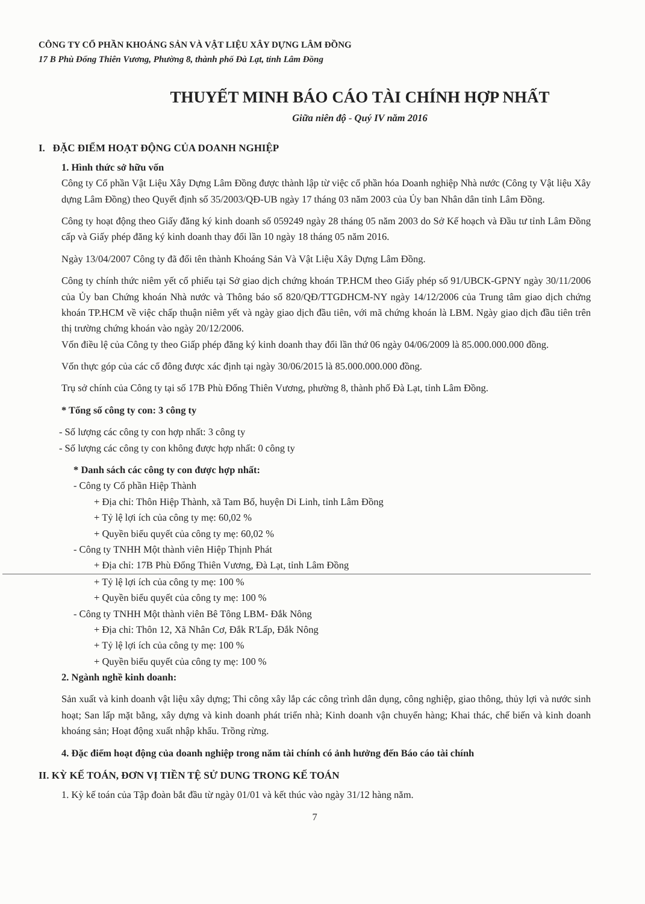CÔNG TY CỔ PHẦN KHOÁNG SẢN VÀ VẬT LIỆU XÂY DỰNG LÂM ĐỒNG
17 B Phù Đổng Thiên Vương, Phường 8, thành phố Đà Lạt, tỉnh Lâm Đồng
THUYẾT MINH BÁO CÁO TÀI CHÍNH HỢP NHẤT
Giữa niên độ - Quý IV năm 2016
I. ĐẶC ĐIỂM HOẠT ĐỘNG CỦA DOANH NGHIỆP
1. Hình thức sở hữu vốn
Công ty Cổ phần Vật Liệu Xây Dựng Lâm Đồng được thành lập từ việc cổ phần hóa Doanh nghiệp Nhà nước (Công ty Vật liệu Xây dựng Lâm Đồng) theo Quyết định số 35/2003/QĐ-UB ngày 17 tháng 03 năm 2003 của Ủy ban Nhân dân tỉnh Lâm Đồng.
Công ty hoạt động theo Giấy đăng ký kinh doanh số 059249 ngày 28 tháng 05 năm 2003 do Sở Kế hoạch và Đầu tư tỉnh Lâm Đồng cấp và Giấy phép đăng ký kinh doanh thay đổi lần 10 ngày 18 tháng 05 năm 2016.
Ngày 13/04/2007 Công ty đã đổi tên thành Khoáng Sản Và Vật Liệu Xây Dựng Lâm Đồng.
Công ty chính thức niêm yết cổ phiếu tại Sở giao dịch chứng khoán TP.HCM theo Giấy phép số 91/UBCK-GPNY ngày 30/11/2006 của Ủy ban Chứng khoán Nhà nước và Thông báo số 820/QĐ/TTGDHCM-NY ngày 14/12/2006 của Trung tâm giao dịch chứng khoán TP.HCM về việc chấp thuận niêm yết và ngày giao dịch đầu tiên, với mã chứng khoán là LBM. Ngày giao dịch đầu tiên trên thị trường chứng khoán vào ngày 20/12/2006.
Vốn điều lệ của Công ty theo Giấp phép đăng ký kinh doanh thay đổi lần thứ 06 ngày 04/06/2009 là 85.000.000.000 đồng.
Vốn thực góp của các cổ đông được xác định tại ngày 30/06/2015 là 85.000.000.000 đồng.
Trụ sở chính của Công ty tại số 17B Phù Đổng Thiên Vương, phường 8, thành phố Đà Lạt, tỉnh Lâm Đồng.
* Tổng số công ty con: 3 công ty
- Số lượng các công ty con hợp nhất: 3 công ty
- Số lượng các công ty con không được hợp nhất: 0 công ty
* Danh sách các công ty con được hợp nhất:
- Công ty Cổ phần Hiệp Thành
+ Địa chỉ: Thôn Hiệp Thành, xã Tam Bố, huyện Di Linh, tỉnh Lâm Đồng
+ Tỷ lệ lợi ích của công ty mẹ: 60,02 %
+ Quyền biểu quyết của công ty mẹ: 60,02 %
- Công ty TNHH Một thành viên Hiệp Thịnh Phát
+ Địa chỉ: 17B Phù Đổng Thiên Vương, Đà Lạt, tỉnh Lâm Đồng
+ Tỷ lệ lợi ích của công ty mẹ: 100 %
+ Quyền biểu quyết của công ty mẹ: 100 %
- Công ty TNHH Một thành viên Bê Tông LBM- Đắk Nông
+ Địa chỉ: Thôn 12, Xã Nhân Cơ, Đắk R'Lấp, Đắk Nông
+ Tỷ lệ lợi ích của công ty mẹ: 100 %
+ Quyền biểu quyết của công ty mẹ: 100 %
2. Ngành nghề kinh doanh:
Sản xuất và kinh doanh vật liệu xây dựng; Thi công xây lắp các công trình dân dụng, công nghiệp, giao thông, thủy lợi và nước sinh hoạt; San lấp mặt bằng, xây dựng và kinh doanh phát triển nhà; Kinh doanh vận chuyển hàng; Khai thác, chế biến và kinh doanh khoáng sản; Hoạt động xuất nhập khẩu. Trồng rừng.
4. Đặc điểm hoạt động của doanh nghiệp trong năm tài chính có ảnh hưởng đến Báo cáo tài chính
II. KỲ KẾ TOÁN, ĐƠN VỊ TIỀN TỆ SỬ DUNG TRONG KẾ TOÁN
1. Kỳ kế toán của Tập đoàn bắt đầu từ ngày 01/01 và kết thúc vào ngày 31/12 hàng năm.
7